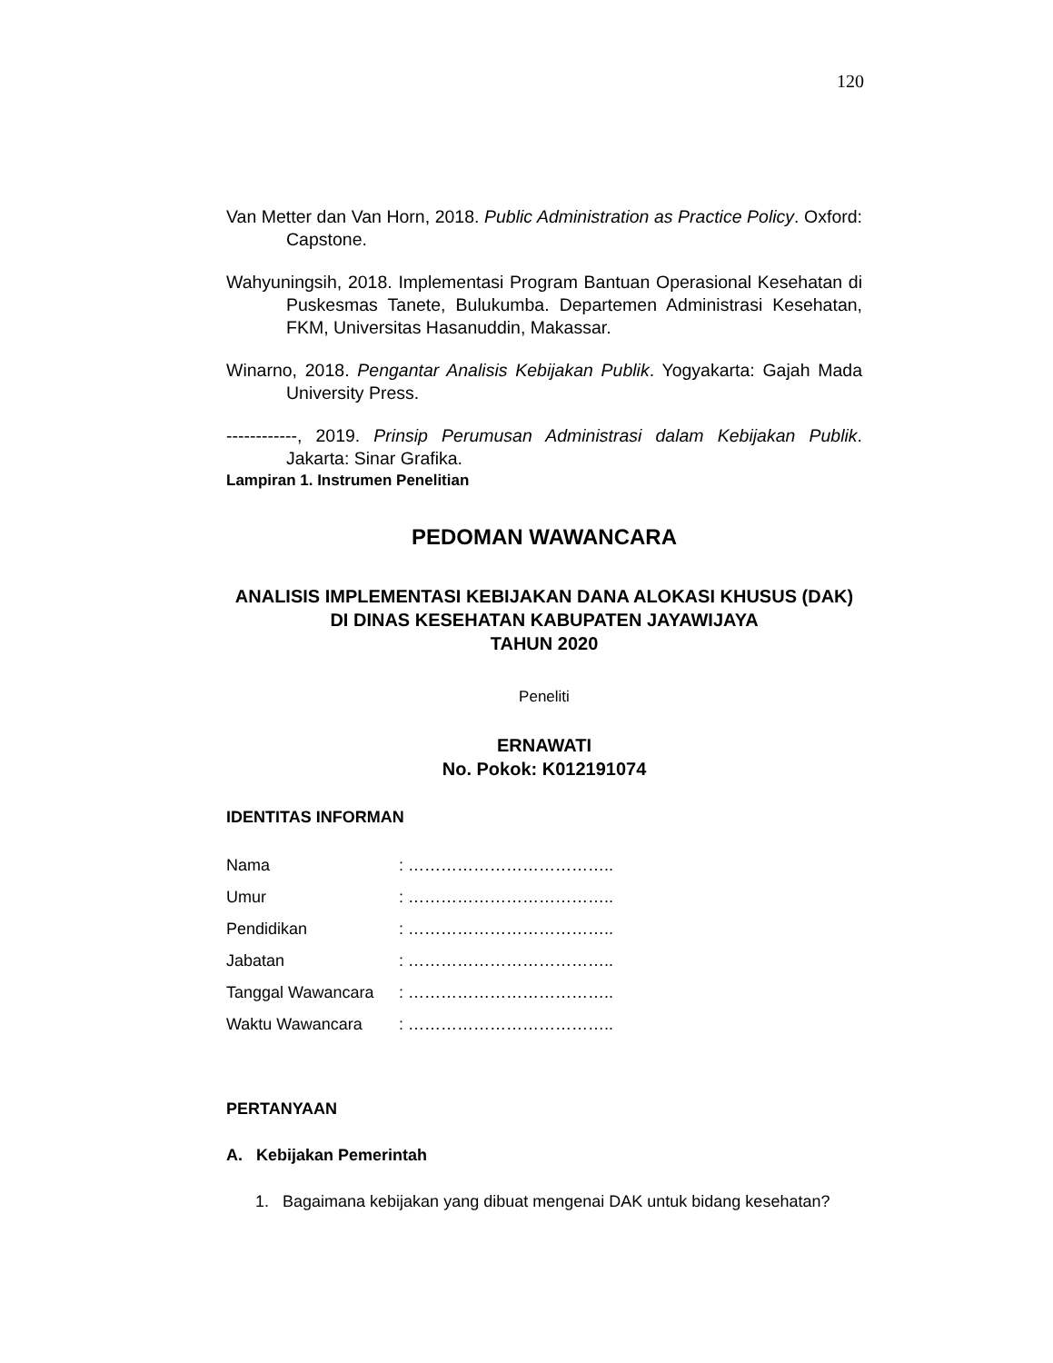120
Van Metter dan Van Horn, 2018. Public Administration as Practice Policy. Oxford: Capstone.
Wahyuningsih, 2018. Implementasi Program Bantuan Operasional Kesehatan di Puskesmas Tanete, Bulukumba. Departemen Administrasi Kesehatan, FKM, Universitas Hasanuddin, Makassar.
Winarno, 2018. Pengantar Analisis Kebijakan Publik. Yogyakarta: Gajah Mada University Press.
------------, 2019. Prinsip Perumusan Administrasi dalam Kebijakan Publik. Jakarta: Sinar Grafika.
Lampiran 1. Instrumen Penelitian
PEDOMAN WAWANCARA
ANALISIS IMPLEMENTASI KEBIJAKAN DANA ALOKASI KHUSUS (DAK)
DI DINAS KESEHATAN KABUPATEN JAYAWIJAYA
TAHUN 2020
Peneliti
ERNAWATI
No. Pokok: K012191074
IDENTITAS INFORMAN
| Nama | : ……………………………….. |
| Umur | : ……………………………….. |
| Pendidikan | : ……………………………….. |
| Jabatan | : ……………………………….. |
| Tanggal Wawancara | : ……………………………….. |
| Waktu Wawancara | : ……………………………….. |
PERTANYAAN
A. Kebijakan Pemerintah
1. Bagaimana kebijakan yang dibuat mengenai DAK untuk bidang kesehatan?